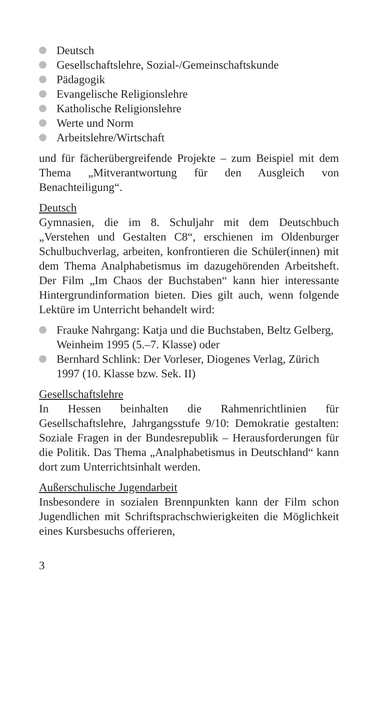Deutsch
Gesellschaftslehre, Sozial-/Gemeinschaftskunde
Pädagogik
Evangelische Religionslehre
Katholische Religionslehre
Werte und Norm
Arbeitslehre/Wirtschaft
und für fächerübergreifende Projekte – zum Beispiel mit dem Thema „Mitverantwortung für den Ausgleich von Benachteiligung“.
Deutsch
Gymnasien, die im 8. Schuljahr mit dem Deutschbuch „Verstehen und Gestalten C8“, erschienen im Oldenburger Schulbuchverlag, arbeiten, konfrontieren die Schüler(innen) mit dem Thema Analphabetismus im dazugehörenden Arbeitsheft. Der Film „Im Chaos der Buchstaben“ kann hier interessante Hintergrundinformation bieten. Dies gilt auch, wenn folgende Lektüre im Unterricht behandelt wird:
Frauke Nahrgang: Katja und die Buchstaben, Beltz Gelberg, Weinheim 1995 (5.–7. Klasse) oder
Bernhard Schlink: Der Vorleser, Diogenes Verlag, Zürich 1997 (10. Klasse bzw. Sek. II)
Gesellschaftslehre
In Hessen beinhalten die Rahmenrichtlinien für Gesellschaftslehre, Jahrgangsstufe 9/10: Demokratie gestalten: Soziale Fragen in der Bundesrepublik – Herausforderungen für die Politik. Das Thema „Analphabetismus in Deutschland“ kann dort zum Unterrichtsinhalt werden.
Außerschulische Jugendarbeit
Insbesondere in sozialen Brennpunkten kann der Film schon Jugendlichen mit Schriftsprachschwierigkeiten die Möglichkeit eines Kursbesuchs offerieren,
3